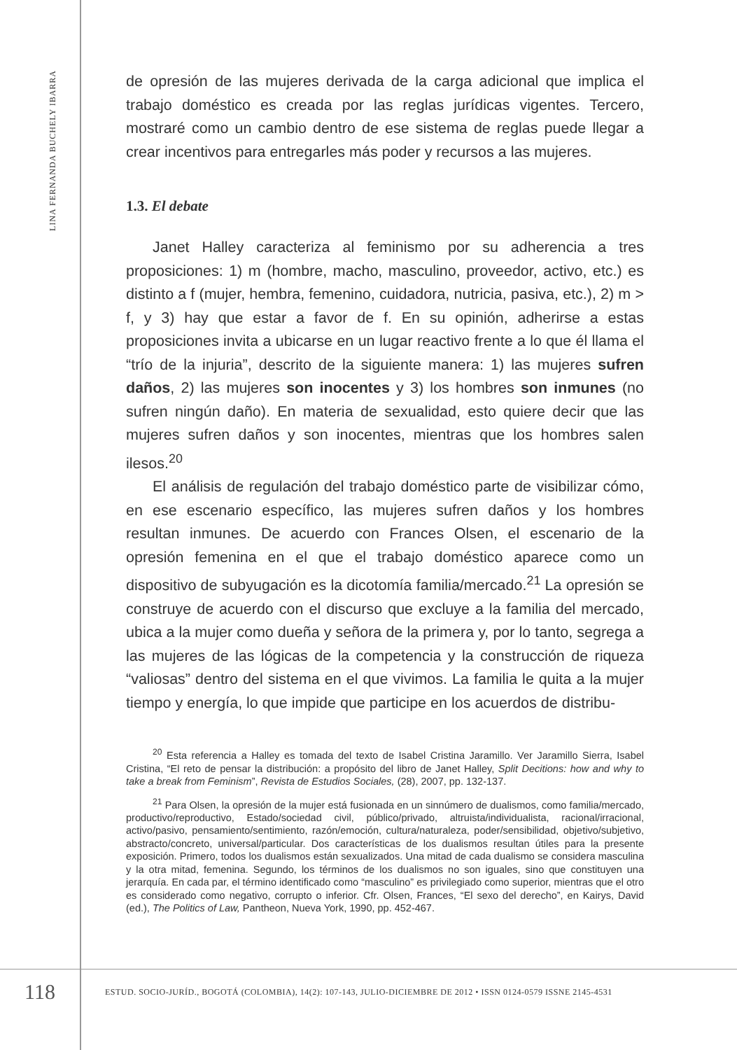LINA FERNANDA BUCHELY IBARRA
de opresión de las mujeres derivada de la carga adicional que implica el trabajo doméstico es creada por las reglas jurídicas vigentes. Tercero, mostraré como un cambio dentro de ese sistema de reglas puede llegar a crear incentivos para entregarles más poder y recursos a las mujeres.
1.3. El debate
Janet Halley caracteriza al feminismo por su adherencia a tres proposiciones: 1) m (hombre, macho, masculino, proveedor, activo, etc.) es distinto a f (mujer, hembra, femenino, cuidadora, nutricia, pasiva, etc.), 2) m > f, y 3) hay que estar a favor de f. En su opinión, adherirse a estas proposiciones invita a ubicarse en un lugar reactivo frente a lo que él llama el “trío de la injuria”, descrito de la siguiente manera: 1) las mujeres sufren daños, 2) las mujeres son inocentes y 3) los hombres son inmunes (no sufren ningún daño). En materia de sexualidad, esto quiere decir que las mujeres sufren daños y son inocentes, mientras que los hombres salen ilesos.<sup>20</sup>
El análisis de regulación del trabajo doméstico parte de visibilizar cómo, en ese escenario específico, las mujeres sufren daños y los hombres resultan inmunes. De acuerdo con Frances Olsen, el escenario de la opresión femenina en el que el trabajo doméstico aparece como un dispositivo de subyugación es la dicotomía familia/mercado.<sup>21</sup> La opresión se construye de acuerdo con el discurso que excluye a la familia del mercado, ubica a la mujer como dueña y señora de la primera y, por lo tanto, segrega a las mujeres de las lógicas de la competencia y la construcción de riqueza “valiosas” dentro del sistema en el que vivimos. La familia le quita a la mujer tiempo y energía, lo que impide que participe en los acuerdos de distribu-
<sup>20</sup> Esta referencia a Halley es tomada del texto de Isabel Cristina Jaramillo. Ver Jaramillo Sierra, Isabel Cristina, “El reto de pensar la distribución: a propósito del libro de Janet Halley, Split Decitions: how and why to take a break from Feminism”, Revista de Estudios Sociales, (28), 2007, pp. 132-137.
<sup>21</sup> Para Olsen, la opresión de la mujer está fusionada en un sinnúmero de dualismos, como familia/mercado, productivo/reproductivo, Estado/sociedad civil, público/privado, altruista/individualista, racional/irracional, activo/pasivo, pensamiento/sentimiento, razón/emoción, cultura/naturaleza, poder/sensibilidad, objetivo/subjetivo, abstracto/concreto, universal/particular. Dos características de los dualismos resultan útiles para la presente exposición. Primero, todos los dualismos están sexualizados. Una mitad de cada dualismo se considera masculina y la otra mitad, femenina. Segundo, los términos de los dualismos no son iguales, sino que constituyen una jerarquía. En cada par, el término identificado como “masculino” es privilegiado como superior, mientras que el otro es considerado como negativo, corrupto o inferior. Cfr. Olsen, Frances, “El sexo del derecho”, en Kairys, David (ed.), The Politics of Law, Pantheon, Nueva York, 1990, pp. 452-467.
118
ESTUD. SOCIO-JURÍD., BOGOTÁ (COLOMBIA), 14(2): 107-143, JULIO-DICIEMBRE DE 2012 • ISSN 0124-0579 ISSNE 2145-4531